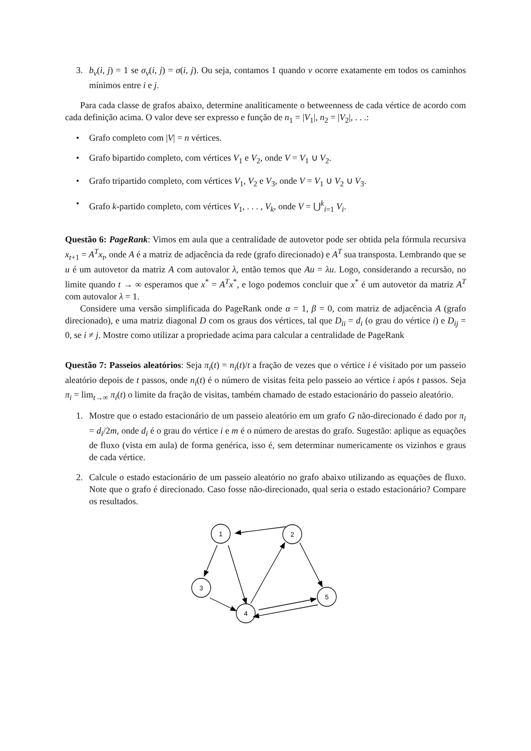3. b<sub>v</sub>(i, j) = 1 se σ<sub>v</sub>(i, j) = σ(i, j). Ou seja, contamos 1 quando v ocorre exatamente em todos os caminhos mínimos entre i e j.
Para cada classe de grafos abaixo, determine analiticamente o betweenness de cada vértice de acordo com cada definição acima. O valor deve ser expresso e função de n<sub>1</sub> = |V<sub>1</sub>|, n<sub>2</sub> = |V<sub>2</sub>|, . . .:
• Grafo completo com |V| = n vértices.
• Grafo bipartido completo, com vértices V<sub>1</sub> e V<sub>2</sub>, onde V = V<sub>1</sub> ∪ V<sub>2</sub>.
• Grafo tripartido completo, com vértices V<sub>1</sub>, V<sub>2</sub> e V<sub>3</sub>, onde V = V<sub>1</sub> ∪ V<sub>2</sub> ∪ V<sub>3</sub>.
• Grafo k-partido completo, com vértices V<sub>1</sub>, . . . , V<sub>k</sub>, onde V = ⋃<sup>k</sup><sub>i=1</sub> V<sub>i</sub>.
Questão 6: PageRank: Vimos em aula que a centralidade de autovetor pode ser obtida pela fórmula recursiva x<sub>t+1</sub> = A<sup>T</sup>x<sub>t</sub>, onde A é a matriz de adjacência da rede (grafo direcionado) e A<sup>T</sup> sua transposta. Lembrando que se u é um autovetor da matriz A com autovalor λ, então temos que Au = λu. Logo, considerando a recursão, no limite quando t → ∞ esperamos que x<sup>*</sup> = A<sup>T</sup>x<sup>*</sup>, e logo podemos concluir que x<sup>*</sup> é um autovetor da matriz A<sup>T</sup> com autovalor λ = 1.
Considere uma versão simplificada do PageRank onde α = 1, β = 0, com matriz de adjacência A (grafo direcionado), e uma matriz diagonal D com os graus dos vértices, tal que D<sub>ii</sub> = d<sub>i</sub> (o grau do vértice i) e D<sub>ij</sub> = 0, se i ≠ j. Mostre como utilizar a propriedade acima para calcular a centralidade de PageRank
Questão 7: Passeios aleatórios: Seja π<sub>i</sub>(t) = n<sub>i</sub>(t)/t a fração de vezes que o vértice i é visitado por um passeio aleatório depois de t passos, onde n<sub>i</sub>(t) é o número de visitas feita pelo passeio ao vértice i após t passos. Seja π<sub>i</sub> = lim<sub>t→∞</sub> π<sub>i</sub>(t) o limite da fração de visitas, também chamado de estado estacionário do passeio aleatório.
1. Mostre que o estado estacionário de um passeio aleatório em um grafo G não-direcionado é dado por π<sub>i</sub> = d<sub>i</sub>/2m, onde d<sub>i</sub> é o grau do vértice i e m é o número de arestas do grafo. Sugestão: aplique as equações de fluxo (vista em aula) de forma genérica, isso é, sem determinar numericamente os vizinhos e graus de cada vértice.
2. Calcule o estado estacionário de um passeio aleatório no grafo abaixo utilizando as equações de fluxo. Note que o grafo é direcionado. Caso fosse não-direcionado, qual seria o estado estacionário? Compare os resultados.
1
2
3
4
5